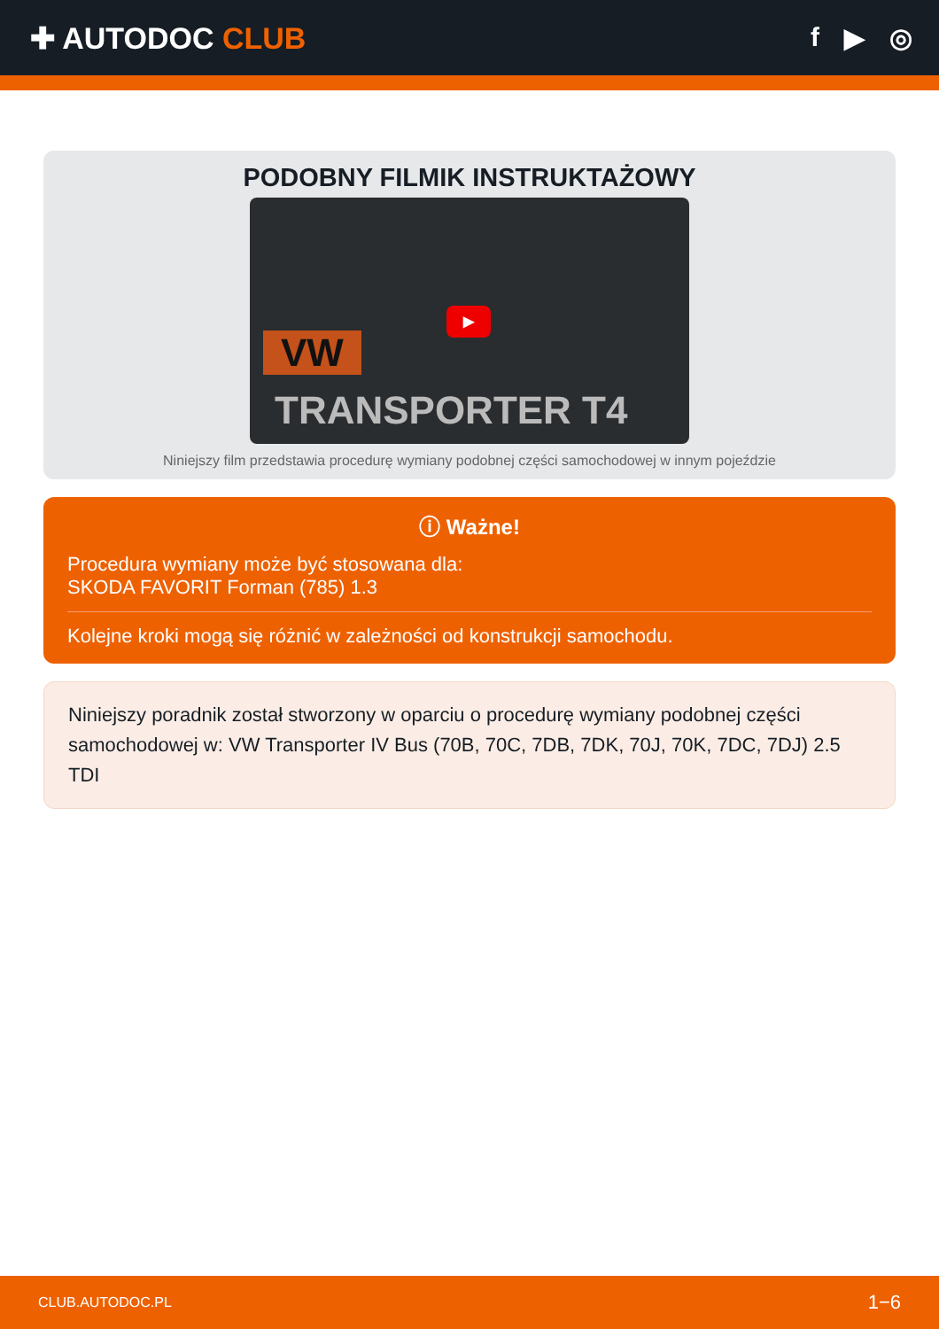✚ AUTODOC CLUB f ▶ ◎
PODOBNY FILMIK INSTRUKTAŻOWY
VW
▶
TRANSPORTER T4
Niniejszy film przedstawia procedurę wymiany podobnej części samochodowej w innym pojeździe
ⓘ Ważne!
Procedura wymiany może być stosowana dla:
SKODA FAVORIT Forman (785) 1.3
Kolejne kroki mogą się różnić w zależności od konstrukcji samochodu.
Niniejszy poradnik został stworzony w oparciu o procedurę wymiany podobnej części samochodowej w: VW Transporter IV Bus (70B, 70C, 7DB, 7DK, 70J, 70K, 7DC, 7DJ) 2.5 TDI
CLUB.AUTODOC.PL 1−6